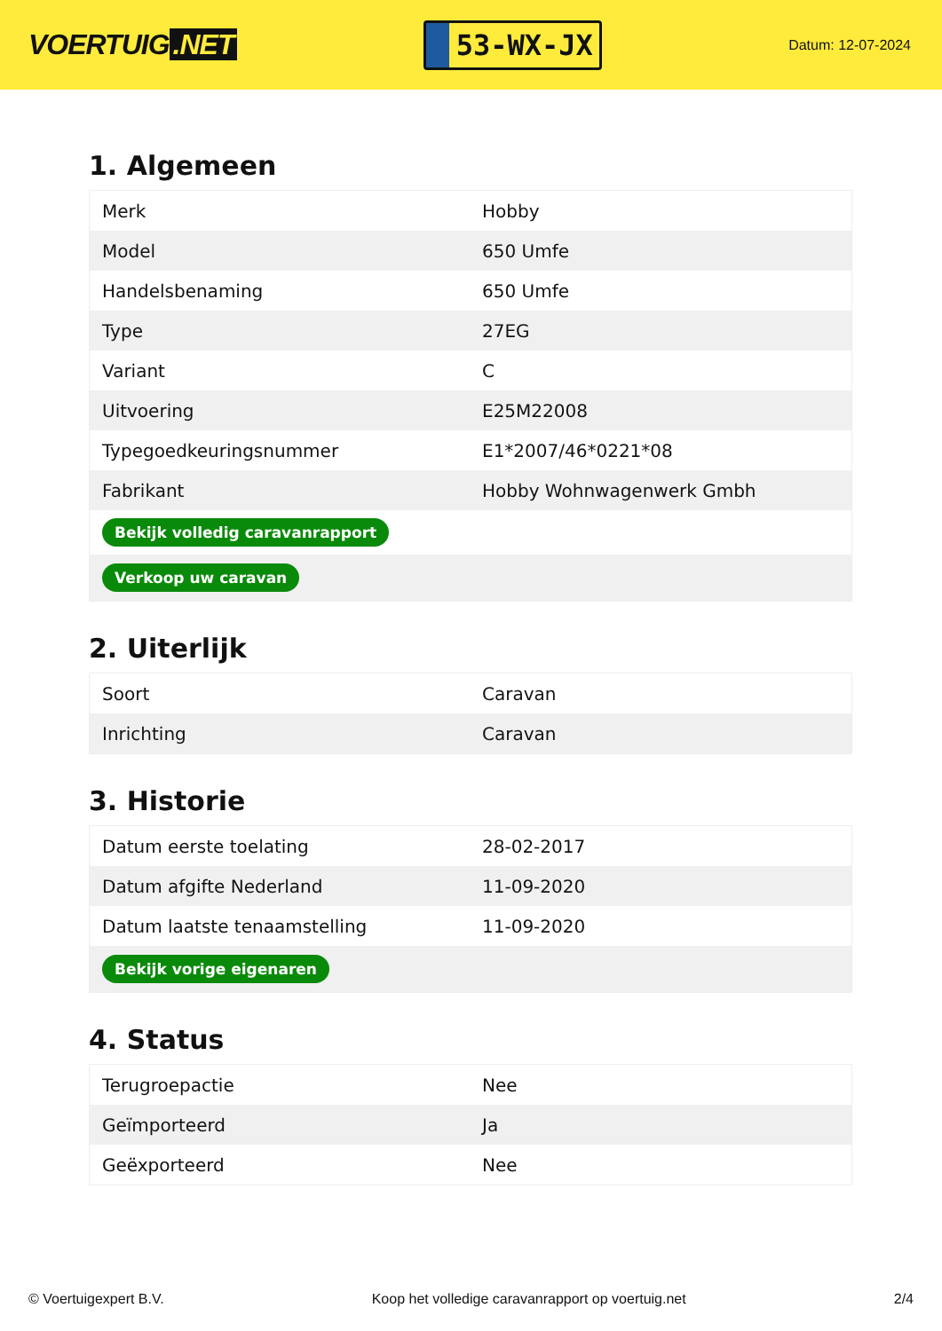VOERTUIG.NET
53-WX-JX
Datum: 12-07-2024
1. Algemeen
| Merk | Hobby |
| Model | 650 Umfe |
| Handelsbenaming | 650 Umfe |
| Type | 27EG |
| Variant | C |
| Uitvoering | E25M22008 |
| Typegoedkeuringsnummer | E1*2007/46*0221*08 |
| Fabrikant | Hobby Wohnwagenwerk Gmbh |
| Bekijk volledig caravanrapport | |
| Verkoop uw caravan | |
2. Uiterlijk
| Soort | Caravan |
| Inrichting | Caravan |
3. Historie
| Datum eerste toelating | 28-02-2017 |
| Datum afgifte Nederland | 11-09-2020 |
| Datum laatste tenaamstelling | 11-09-2020 |
| Bekijk vorige eigenaren | |
4. Status
| Terugroepactie | Nee |
| Geïmporteerd | Ja |
| Geëxporteerd | Nee |
© Voertuigexpert B.V. Koop het volledige caravanrapport op voertuig.net 2/4